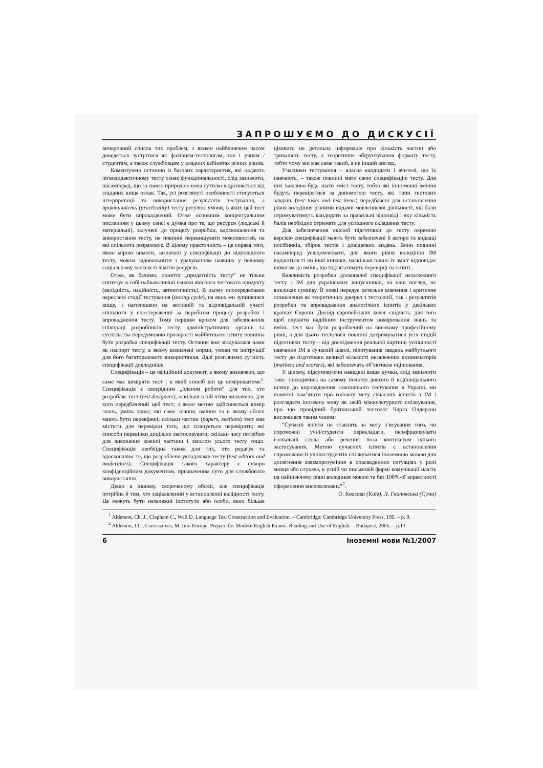ЗАПРОШУЄМО ДО ДИСКУСІЇ
вичерпаний список тих проблем, з якими найближчим часом доведеться зустрітися як фахівцям-тестологам, так і учням / студентам, а також службовцям у владних кабінетах різних рівнів.
Коментуючи останню із базових характеристик, які надають лігводидактичному тесту ознак функціональності, слід зазначити, насамперед, що за своєю природою вона суттєво відрізняється від згаданих вище ознак. Так, усі розглянуті особливості стосуються інтерпретації та використання результатів тестування, а практичність (practicality) тесту регулює умови, в яких цей тест може бути впроваджений. Отже основним концептуальним посланням у цьому сенсі є думка про те, що ресурси (людські й матеріальні), залучені до процесу розробки, вдосконалення та використання тесту, не повинні перевищувати можливостей, на які спільнота розраховує. В цілому практичність – це справа того, якою мірою вимоги, зазначені у специфікації до відповідного тесту, можна задовольнити з урахуванням наявних у певному соціальному контексті лімітів ресурсів.
Отже, як бачимо, поняття „придатність тесту” не тільки синтезує в собі найважливіші ознаки якісного тестового продукту (валідність, надійність, автентичність). В ньому опосередковано окреслені стадії тестування (testing cycle), на яких ми зупинялися вище, і наголошено на активній та відповідальній участі спільноти у спостереженні за перебігом процесу розробки і впровадження тесту. Тому першим кроком для забезпечення співпраці розробників тесту, адміністративних органів та суспільства передумовою прозорості майбутнього іспиту повинна бути розробка специфікації тесту. Остання вже згадувалася нами як паспорт тесту, в якому визначені норми, умови та інструкції для його багаторазового використання. Далі розглянемо сутність специфікації докладніше.
Специфікація – це офіційний документ, в якому визначено, що саме має виміряти тест і в який спосіб він це вимірюватиме<sup>1</sup>. Специфікація є своєрідним „планом роботи” для тих, хто розробляє тест (test designers), оскільки в ній чітко визначено, для кого передбачений цей тест; з якою метою здійснюється вимір знань, умінь тощо; які саме знання, вміння та в якому обсязі мають бути перевірені; скільки частин (papers, sections) тест має містити для перевірки того, що планується перевірити; які способи перевірки доцільно застосовувати; скільки часу потрібно для виконання кожної частини і загалом усього тесту тощо. Специфікація необхідна також для тих, хто редагує та вдосконалює те, що розроблено укладачами тесту (test editors and moderators). Специфікація такого характеру є суворо конфіденційним документом, призначеним суто для службового використання.
Дещо в іншому, скороченому обсязі, але специфікація потрібна й тим, хто зацікавлений у встановленні валідності тесту. Це можуть бути незалежні інститути або особи, яких більше цікавить не детальна інформація про кількість частин або тривалість тесту, а теоретичне обґрунтування формату тесту, тобто чому він має саме такий, а не інший вигляд.
Учасники тестування – власне кандидати і вчителі, що їх навчають, – також повинні мати свою специфікацію тесту. Для них важливо буде знати зміст тесту, тобто які іншомовні вміння будуть перевірятися за допомогою тесту, які типи тестових завдань (test tasks and test items) передбачені для встановлення рівня володіння різними видами мовленнєвої діяльності, які бали отримуватимуть кандидати за правильні відповіді і яку кількість балів необхідно отримати для успішного складання тесту.
Для забезпечення якісної підготовки до тесту окремою версією специфікації мають бути забезпечені й автори та видавці посібників, збірок тестів і довідкових видань. Вони повинні насамперед усвідомлювати, для якого рівня володіння ІМ видаються ті чи інші книжки, наскільки повно їх зміст відповідає вимогам до вмінь, що підлягатимуть перевірці на іспиті.
Важливість розробки досконалої специфікації незалежного тесту з ІМ для українських випускників, на наш погляд, не викликає сумніву. Її появі передує ретельне вивчення і критичне осмислення як теоретичних джерел з тестології, так і результатів розробки та впровадження аналогічних іспитів у декількох країнах Європи. Досвід європейських колег свідчить: для того щоб служити надійним інструментом вимірювання знань та вмінь, тест має бути розроблений на високому професійному рівні, а для цього тестологи повинні дотримуватися усіх стадій підготовки тесту – від дослідження реальної картини успішності навчання ІМ в сучасній школі, пілотування завдань майбутнього тесту до підготовки великої кількості незалежних екзаменаторів (markers and scorers), які забезпечать об’єктивне оцінювання.
У цілому, підсумовуючи наведені вище думки, слід зазначити таке: знаходячись на самому початку довгого й відповідального шляху до впровадження зовнішнього тестування в Україні, ми повинні пам’ятати про головну мету сучасних іспитів з ІМ і розглядати іноземну мову як засіб міжкультурного спілкування, про що провідний британський тестолог Чарлз Олдерсон висловився таким чином:
“Сучасні іспити не ставлять за мету з’ясування того, чи спроможні учні/студенти перекладати, перефразовувати ізольовані слова або речення поза контекстом їхнього застосування. Метою сучасних іспитів є встановлення спроможності учнів/студентів спілкуватися іноземною мовою для досягнення взаєморозуміння в повсякденних ситуаціях у ролі мовця або слухача, в усній чи письмовій формі комунікації навіть на найнижчому рівні володіння мовою та без 100%-ої коректності оформлення висловлювань”<sup>2</sup>.
О. Квасова (Київ), Л. Гнаповська (Суми)
<sup>1</sup> Alderson, Ch. J., Clapham C., Wall D. Language Test Construction and Evaluation. – Cambridge: Cambridge University Press, 199. – p. 9.
<sup>2</sup> Alderson, J.C., Cseresznyes, M. Into Europe. Prepare for Modern English Exams. Reading and Use of English. – Budapest, 2005. – p.13.
6 Іноземні мови №1/2007